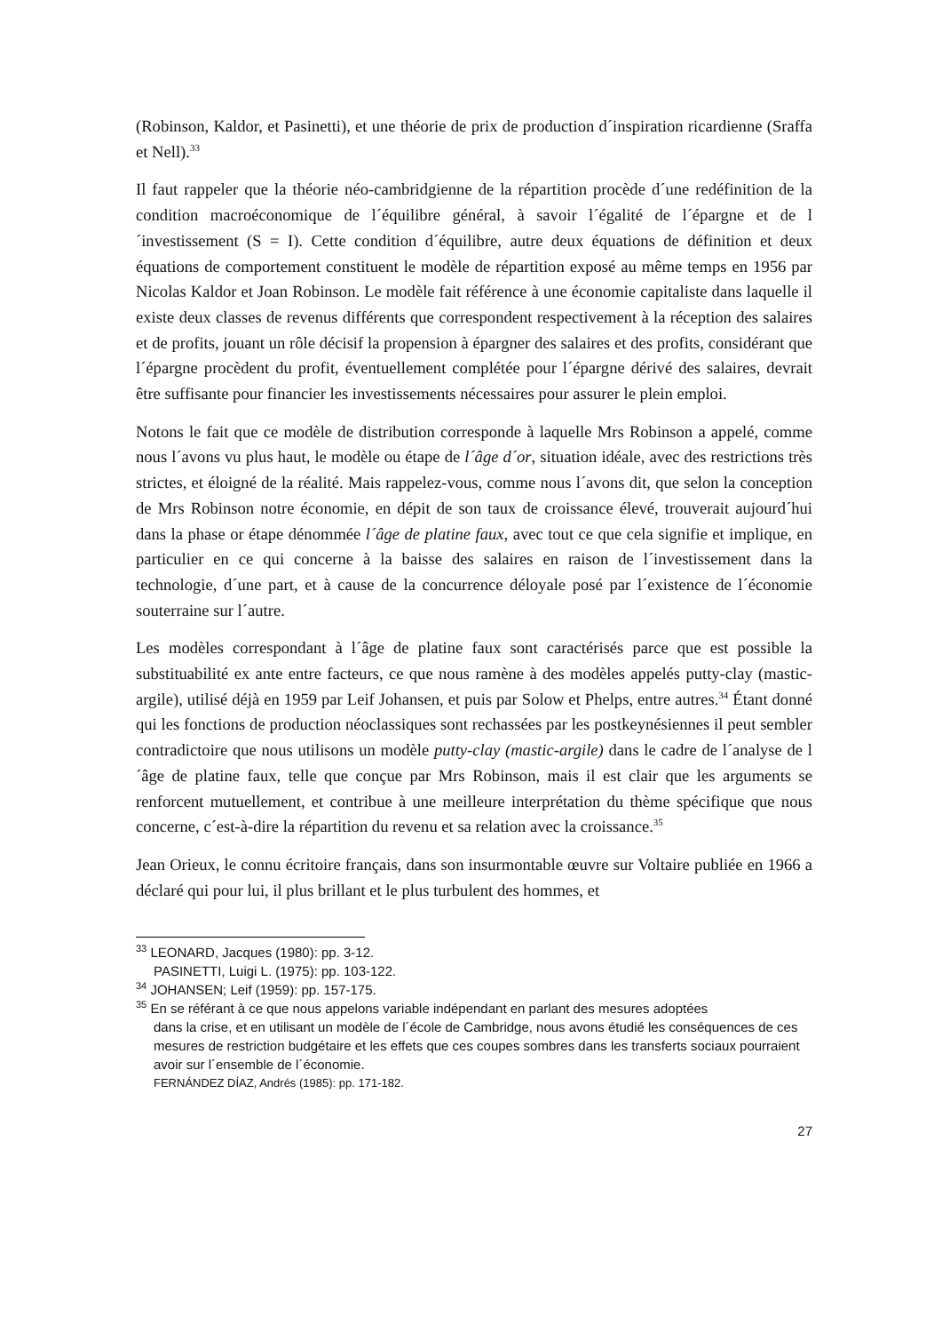(Robinson, Kaldor, et Pasinetti), et une théorie de prix de production d´inspiration ricardienne (Sraffa et Nell).<sup>33</sup>
Il faut rappeler que la théorie néo-cambridgienne de la répartition procède d´une redéfinition de la condition macroéconomique de l´équilibre général, à savoir l´égalité de l´épargne et de l´investissement (S = I). Cette condition d´équilibre, autre deux équations de définition et deux équations de comportement constituent le modèle de répartition exposé au même temps en 1956 par Nicolas Kaldor et Joan Robinson. Le modèle fait référence à une économie capitaliste dans laquelle il existe deux classes de revenus différents que correspondent respectivement à la réception des salaires et de profits, jouant un rôle décisif la propension à épargner des salaires et des profits, considérant que l´épargne procèdent du profit, éventuellement complétée pour l´épargne dérivé des salaires, devrait être suffisante pour financier les investissements nécessaires pour assurer le plein emploi.
Notons le fait que ce modèle de distribution corresponde à laquelle Mrs Robinson a appelé, comme nous l´avons vu plus haut, le modèle ou étape de l´âge d´or, situation idéale, avec des restrictions très strictes, et éloigné de la réalité. Mais rappelez-vous, comme nous l´avons dit, que selon la conception de Mrs Robinson notre économie, en dépit de son taux de croissance élevé, trouverait aujourd´hui dans la phase or étape dénommée l´âge de platine faux, avec tout ce que cela signifie et implique, en particulier en ce qui concerne à la baisse des salaires en raison de l´investissement dans la technologie, d´une part, et à cause de la concurrence déloyale posé par l´existence de l´économie souterraine sur l´autre.
Les modèles correspondant à l´âge de platine faux sont caractérisés parce que est possible la substituabilité ex ante entre facteurs, ce que nous ramène à des modèles appelés putty-clay (mastic-argile), utilisé déjà en 1959 par Leif Johansen, et puis par Solow et Phelps, entre autres.<sup>34</sup> Étant donné qui les fonctions de production néoclassiques sont rechassées par les postkeynésiennes il peut sembler contradictoire que nous utilisons un modèle putty-clay (mastic-argile) dans le cadre de l´analyse de l´âge de platine faux, telle que conçue par Mrs Robinson, mais il est clair que les arguments se renforcent mutuellement, et contribue à une meilleure interprétation du thème spécifique que nous concerne, c´est-à-dire la répartition du revenu et sa relation avec la croissance.<sup>35</sup>
Jean Orieux, le connu écritoire français, dans son insurmontable œuvre sur Voltaire publiée en 1966 a déclaré qui pour lui, il plus brillant et le plus turbulent des hommes, et
<sup>33</sup> LEONARD, Jacques (1980): pp. 3-12.
PASINETTI, Luigi L. (1975): pp. 103-122.
<sup>34</sup> JOHANSEN; Leif (1959): pp. 157-175.
<sup>35</sup> En se référant à ce que nous appelons variable indépendant en parlant des mesures adoptées
dans la crise, et en utilisant un modèle de l´école de Cambridge, nous avons étudié les conséquences de ces mesures de restriction budgétaire et les effets que ces coupes sombres dans les transferts sociaux pourraient avoir sur l´ensemble de l´économie.
FERNÁNDEZ DÍAZ, Andrés (1985): pp. 171-182.
27